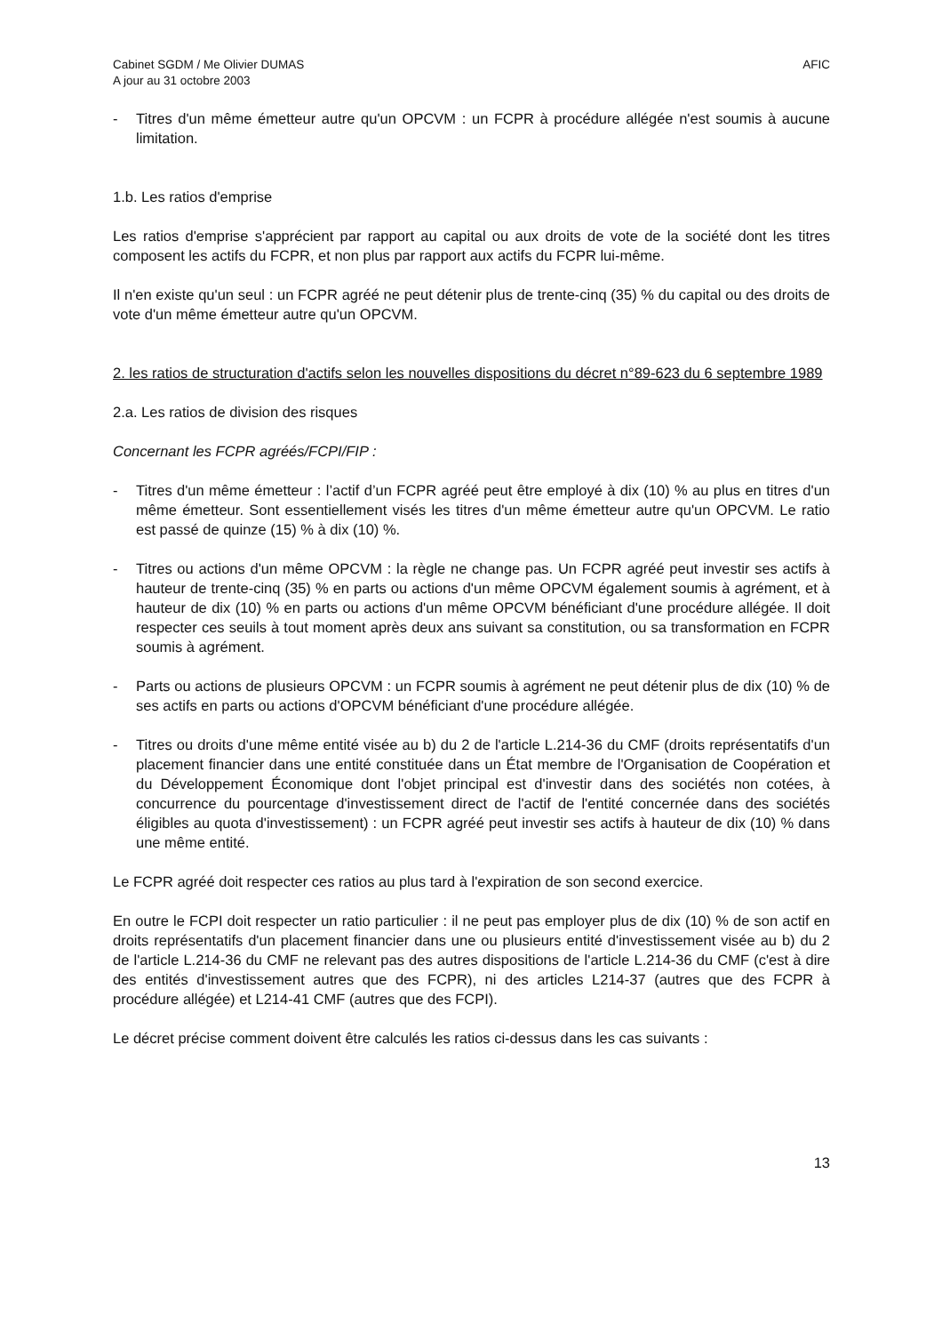Cabinet SGDM / Me Olivier DUMAS
A jour au 31 octobre 2003
AFIC
- Titres d'un même émetteur autre qu'un OPCVM : un FCPR à procédure allégée n'est soumis à aucune limitation.
1.b. Les ratios d'emprise
Les ratios d'emprise s'apprécient par rapport au capital ou aux droits de vote de la société dont les titres composent les actifs du FCPR, et non plus par rapport aux actifs du FCPR lui-même.
Il n'en existe qu'un seul : un FCPR agréé ne peut détenir plus de trente-cinq (35) % du capital ou des droits de vote d'un même émetteur autre qu'un OPCVM.
2. les ratios de structuration d'actifs selon les nouvelles dispositions du décret n°89-623 du 6 septembre 1989
2.a. Les ratios de division des risques
Concernant les FCPR agréés/FCPI/FIP :
- Titres d'un même émetteur : l’actif d’un FCPR agréé peut être employé à dix (10) % au plus en titres d'un même émetteur. Sont essentiellement visés les titres d'un même émetteur autre qu'un OPCVM. Le ratio est passé de quinze (15) % à dix (10) %.
- Titres ou actions d'un même OPCVM : la règle ne change pas. Un FCPR agréé peut investir ses actifs à hauteur de trente-cinq (35) % en parts ou actions d'un même OPCVM également soumis à agrément, et à hauteur de dix (10) % en parts ou actions d'un même OPCVM bénéficiant d'une procédure allégée. Il doit respecter ces seuils à tout moment après deux ans suivant sa constitution, ou sa transformation en FCPR soumis à agrément.
- Parts ou actions de plusieurs OPCVM : un FCPR soumis à agrément ne peut détenir plus de dix (10) % de ses actifs en parts ou actions d'OPCVM bénéficiant d'une procédure allégée.
- Titres ou droits d'une même entité visée au b) du 2 de l'article L.214-36 du CMF (droits représentatifs d'un placement financier dans une entité constituée dans un État membre de l'Organisation de Coopération et du Développement Économique dont l'objet principal est d'investir dans des sociétés non cotées, à concurrence du pourcentage d'investissement direct de l'actif de l'entité concernée dans des sociétés éligibles au quota d'investissement) : un FCPR agréé peut investir ses actifs à hauteur de dix (10) % dans une même entité.
Le FCPR agréé doit respecter ces ratios au plus tard à l'expiration de son second exercice.
En outre le FCPI doit respecter un ratio particulier : il ne peut pas employer plus de dix (10) % de son actif en droits représentatifs d'un placement financier dans une ou plusieurs entité d'investissement visée au b) du 2 de l'article L.214-36 du CMF ne relevant pas des autres dispositions de l'article L.214-36 du CMF (c'est à dire des entités d'investissement autres que des FCPR), ni des articles L214-37 (autres que des FCPR à procédure allégée) et L214-41 CMF (autres que des FCPI).
Le décret précise comment doivent être calculés les ratios ci-dessus dans les cas suivants :
13